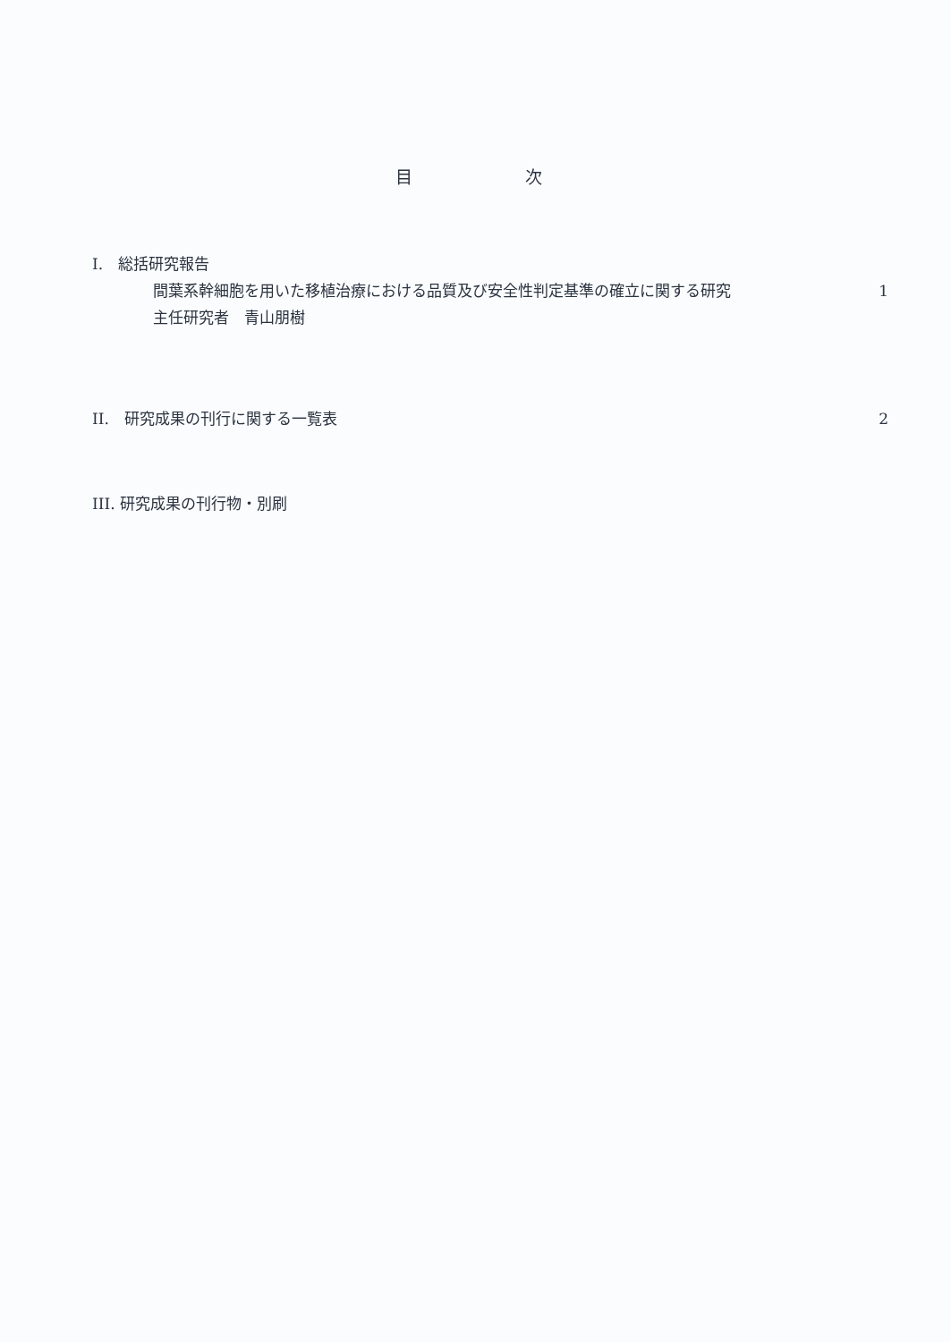目 次
I.　総括研究報告
間葉系幹細胞を用いた移植治療における品質及び安全性判定基準の確立に関する研究 1
主任研究者　青山朋樹
II.　研究成果の刊行に関する一覧表 2
III. 研究成果の刊行物・別刷